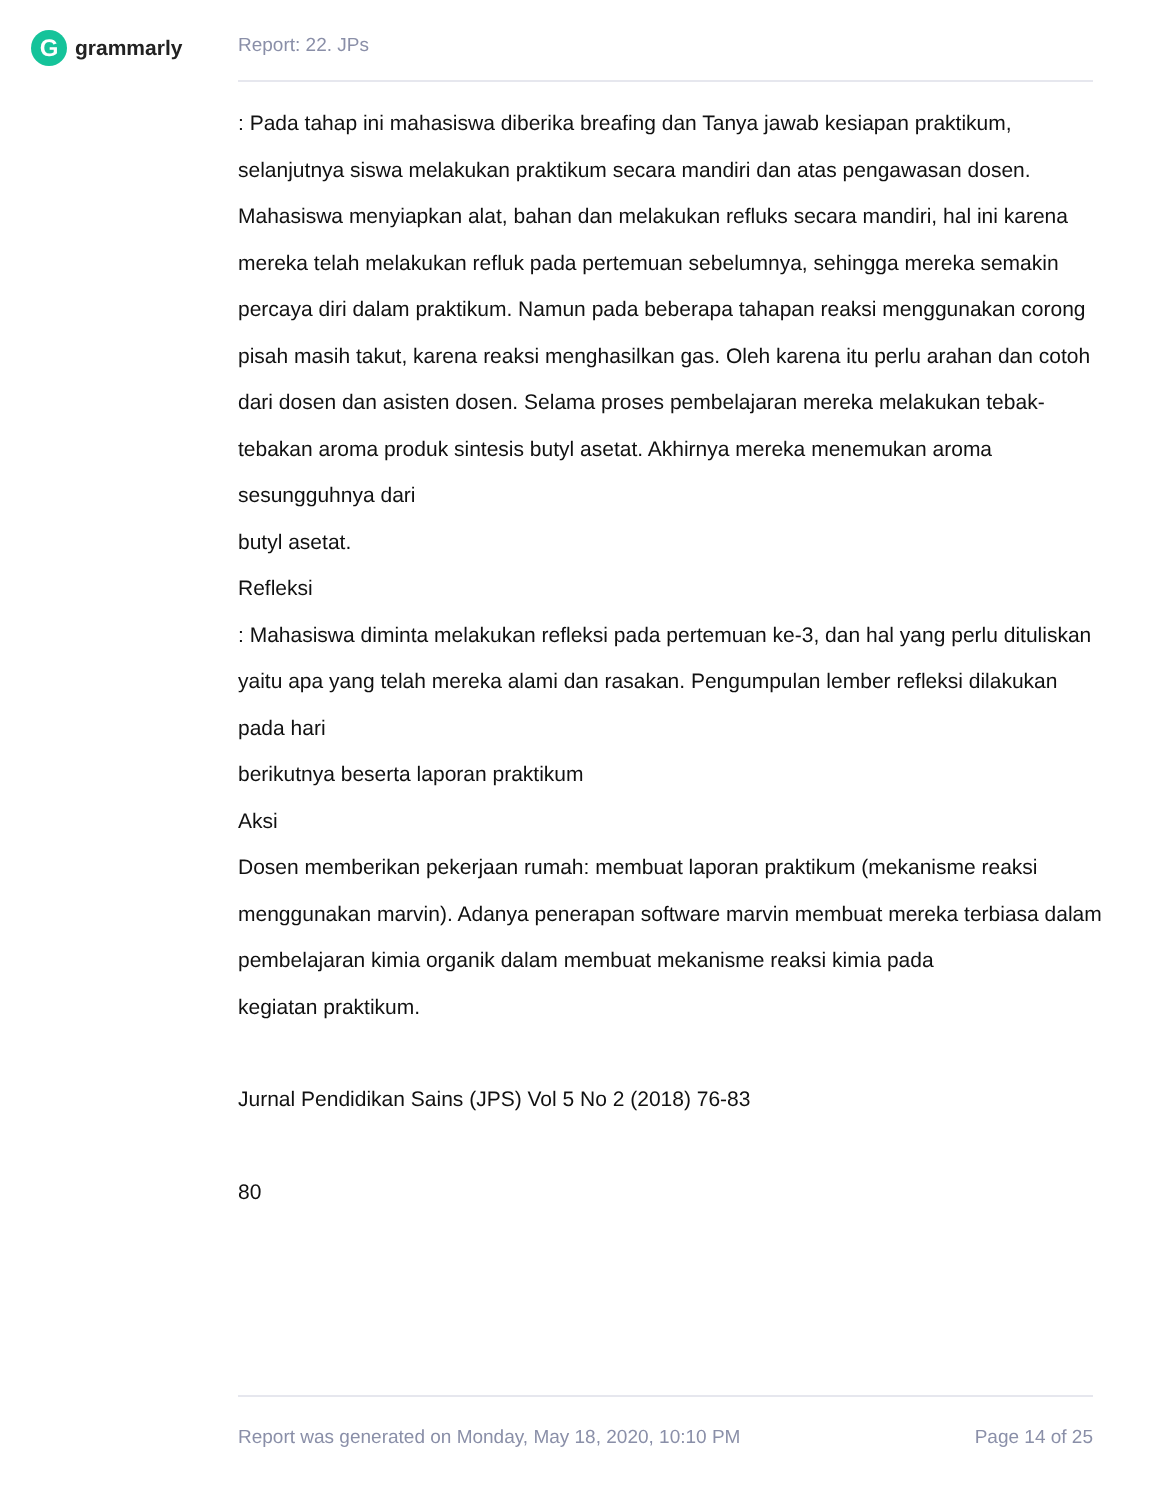Ggrammarly Report: 22. JPs
: Pada tahap ini mahasiswa diberika breafing dan Tanya jawab kesiapan praktikum, selanjutnya siswa melakukan praktikum secara mandiri dan atas pengawasan dosen. Mahasiswa menyiapkan alat, bahan dan melakukan refluks secara mandiri, hal ini karena mereka telah melakukan refluk pada pertemuan sebelumnya, sehingga mereka semakin percaya diri dalam praktikum. Namun pada beberapa tahapan reaksi menggunakan corong pisah masih takut, karena reaksi menghasilkan gas. Oleh karena itu perlu arahan dan cotoh dari dosen dan asisten dosen. Selama proses pembelajaran mereka melakukan tebak-tebakan aroma produk sintesis butyl asetat. Akhirnya mereka menemukan aroma sesungguhnya dari
butyl asetat.
Refleksi
: Mahasiswa diminta melakukan refleksi pada pertemuan ke-3, dan hal yang perlu dituliskan yaitu apa yang telah mereka alami dan rasakan. Pengumpulan lember refleksi dilakukan pada hari
berikutnya beserta laporan praktikum
Aksi
Dosen memberikan pekerjaan rumah: membuat laporan praktikum (mekanisme reaksi menggunakan marvin). Adanya penerapan software marvin membuat mereka terbiasa dalam pembelajaran kimia organik dalam membuat mekanisme reaksi kimia pada
kegiatan praktikum.
Jurnal Pendidikan Sains (JPS) Vol 5 No 2 (2018) 76-83
80
Report was generated on Monday, May 18, 2020, 10:10 PM Page 14 of 25